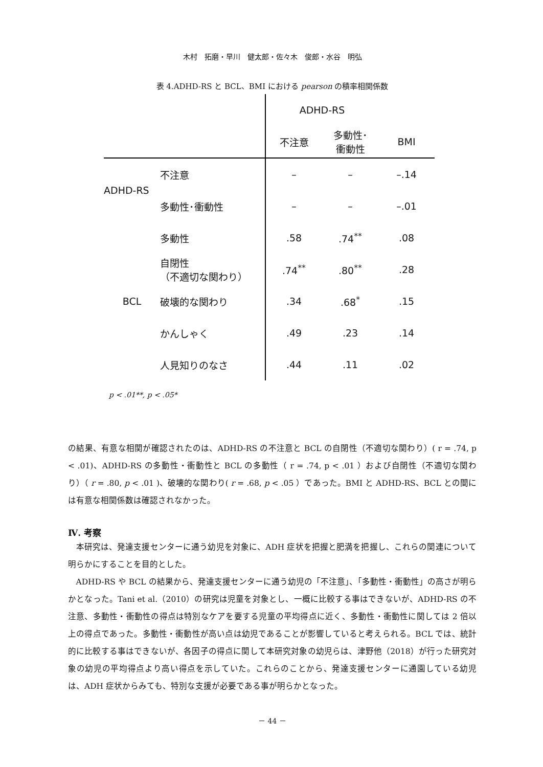木村　拓磨・早川　健太郎・佐々木　俊郎・水谷　明弘
表 4.ADHD-RS と BCL、BMI における pearson の積率相関係数
| | | ADHD-RS | | |
| --- | --- | --- | --- | --- |
| | | 不注意 | 多動性･ 衝動性 | BMI |
| ADHD-RS | 不注意 | – | – | –.14 |
| | 多動性･衝動性 | – | – | –.01 |
| BCL | 多動性 | .58 | .74<sup>**</sup> | .08 |
| | 自閉性 （不適切な関わり） | .74<sup>**</sup> | .80<sup>**</sup> | .28 |
| | 破壊的な関わり | .34 | .68<sup>*</sup> | .15 |
| | かんしゃく | .49 | .23 | .14 |
| | 人見知りのなさ | .44 | .11 | .02 |
p < .01**, p < .05*
の結果、有意な相関が確認されたのは、ADHD-RS の不注意と BCL の自閉性（不適切な関わり）( r = .74, p < .01)、ADHD-RS の多動性・衝動性と BCL の多動性（ r = .74, p < .01 ）および自閉性（不適切な関わり）（ r = .80, p < .01 )、破壊的な関わり( r = .68, p < .05 ）であった。BMI と ADHD-RS、BCL との間には有意な相関係数は確認されなかった。
Ⅳ. 考察
本研究は、発達支援センターに通う幼児を対象に、ADH 症状を把握と肥満を把握し、これらの関連について明らかにすることを目的とした。
ADHD-RS や BCL の結果から、発達支援センターに通う幼児の「不注意」、「多動性・衝動性」の高さが明らかとなった。Tani et al.（2010）の研究は児童を対象とし、一概に比較する事はできないが、ADHD-RS の不注意、多動性・衝動性の得点は特別なケアを要する児童の平均得点に近く、多動性・衝動性に関しては 2 倍以上の得点であった。多動性・衝動性が高い点は幼児であることが影響していると考えられる。BCL では、統計的に比較する事はできないが、各因子の得点に関して本研究対象の幼児らは、津野他（2018）が行った研究対象の幼児の平均得点より高い得点を示していた。これらのことから、発達支援センターに通園している幼児は、ADH 症状からみても、特別な支援が必要である事が明らかとなった。
－ 44 －